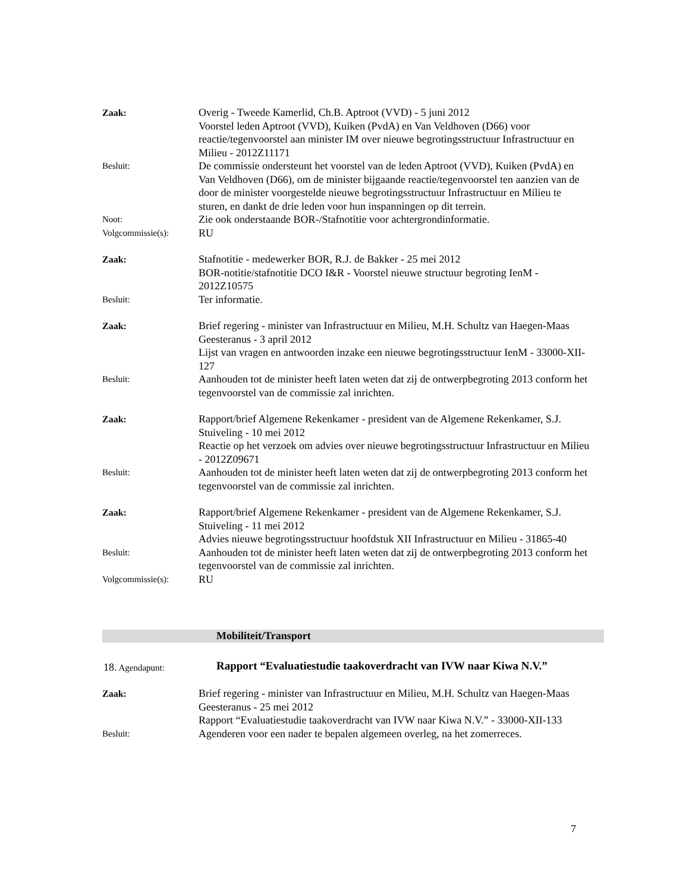Zaak:
Overig - Tweede Kamerlid, Ch.B. Aptroot (VVD) - 5 juni 2012
Voorstel leden Aptroot (VVD), Kuiken (PvdA) en Van Veldhoven (D66) voor reactie/tegenvoorstel aan minister IM over nieuwe begrotingsstructuur Infrastructuur en Milieu - 2012Z11171
Besluit:
De commissie ondersteunt het voorstel van de leden Aptroot (VVD), Kuiken (PvdA) en Van Veldhoven (D66), om de minister bijgaande reactie/tegenvoorstel ten aanzien van de door de minister voorgestelde nieuwe begrotingsstructuur Infrastructuur en Milieu te sturen, en dankt de drie leden voor hun inspanningen op dit terrein.
Noot:
Zie ook onderstaande BOR-/Stafnotitie voor achtergrondinformatie.
Volgcommissie(s):
RU
Zaak:
Stafnotitie - medewerker BOR, R.J. de Bakker - 25 mei 2012
BOR-notitie/stafnotitie DCO I&R - Voorstel nieuwe structuur begroting IenM - 2012Z10575
Besluit:
Ter informatie.
Zaak:
Brief regering - minister van Infrastructuur en Milieu, M.H. Schultz van Haegen-Maas Geesteranus - 3 april 2012
Lijst van vragen en antwoorden inzake een nieuwe begrotingsstructuur IenM - 33000-XII-127
Besluit:
Aanhouden tot de minister heeft laten weten dat zij de ontwerpbegroting 2013 conform het tegenvoorstel van de commissie zal inrichten.
Zaak:
Rapport/brief Algemene Rekenkamer - president van de Algemene Rekenkamer, S.J. Stuiveling - 10 mei 2012
Reactie op het verzoek om advies over nieuwe begrotingsstructuur Infrastructuur en Milieu - 2012Z09671
Besluit:
Aanhouden tot de minister heeft laten weten dat zij de ontwerpbegroting 2013 conform het tegenvoorstel van de commissie zal inrichten.
Zaak:
Rapport/brief Algemene Rekenkamer - president van de Algemene Rekenkamer, S.J. Stuiveling - 11 mei 2012
Advies nieuwe begrotingsstructuur hoofdstuk XII Infrastructuur en Milieu - 31865-40
Besluit:
Aanhouden tot de minister heeft laten weten dat zij de ontwerpbegroting 2013 conform het tegenvoorstel van de commissie zal inrichten.
Volgcommissie(s):
RU
Mobiliteit/Transport
18. Agendapunt:
Rapport “Evaluatiestudie taakoverdracht van IVW naar Kiwa N.V.”
Zaak:
Brief regering - minister van Infrastructuur en Milieu, M.H. Schultz van Haegen-Maas Geesteranus - 25 mei 2012
Rapport “Evaluatiestudie taakoverdracht van IVW naar Kiwa N.V.” - 33000-XII-133
Besluit:
Agenderen voor een nader te bepalen algemeen overleg, na het zomerreces.
7